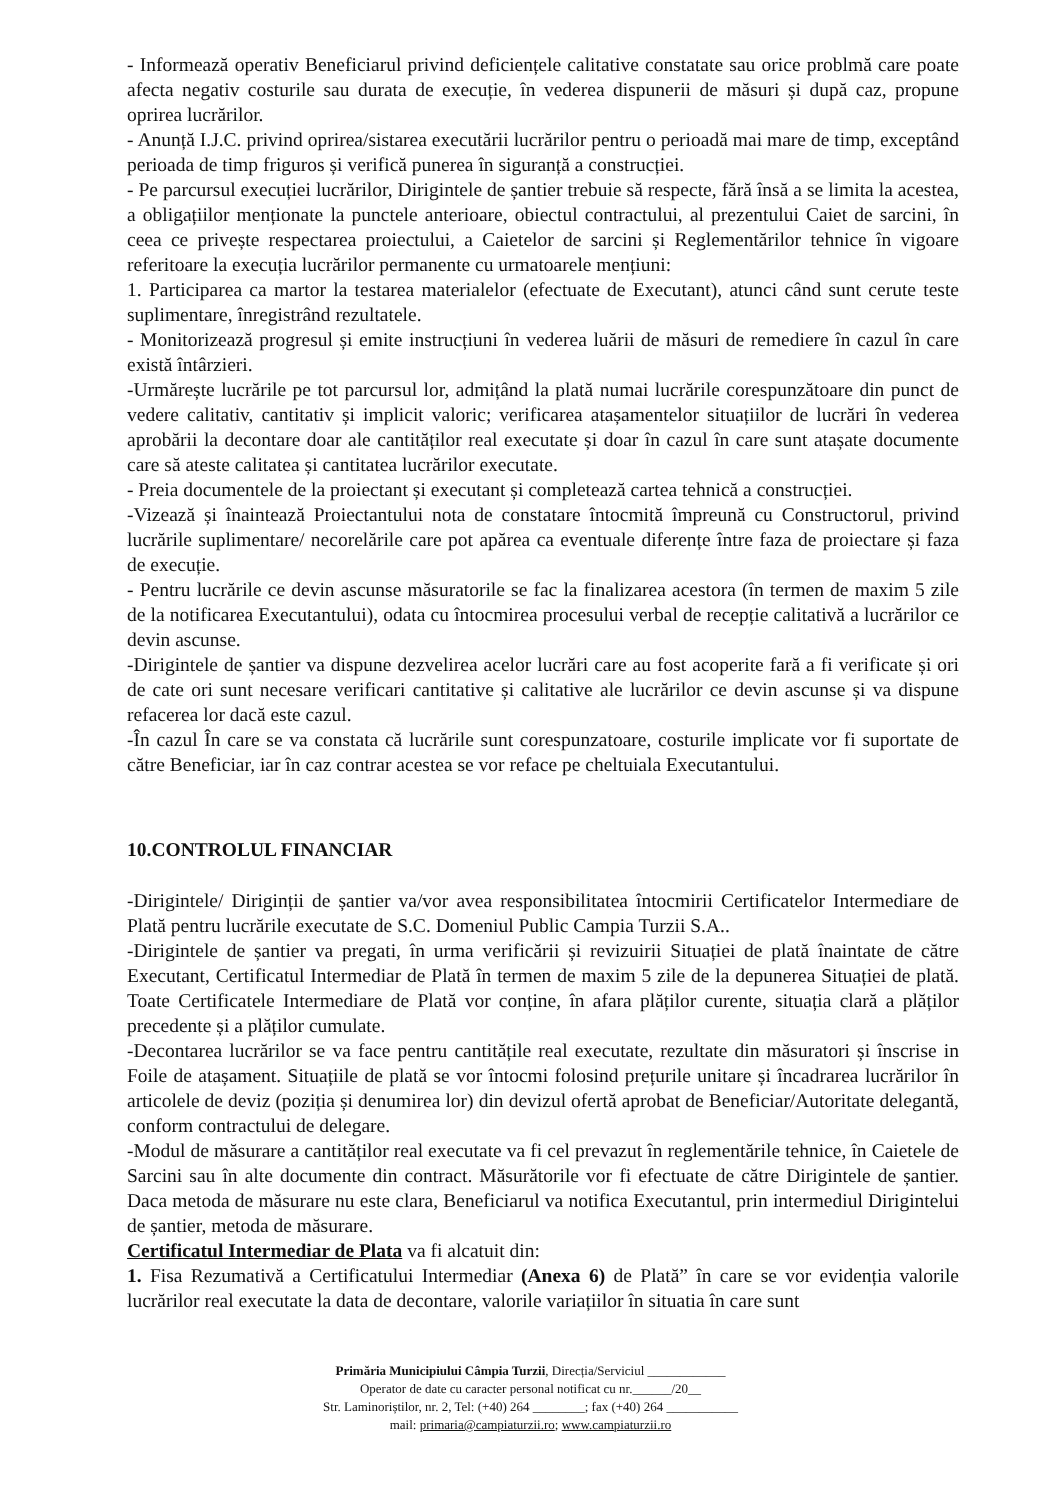- Informează operativ Beneficiarul privind deficiențele calitative constatate sau orice problmă care poate afecta negativ costurile sau durata de execuție, în vederea dispunerii de măsuri și după caz, propune oprirea lucrărilor.
- Anunță I.J.C. privind oprirea/sistarea executării lucrărilor pentru o perioadă mai mare de timp, exceptând perioada de timp friguros și verifică punerea în siguranță a construcției.
- Pe parcursul execuției lucrărilor, Dirigintele de șantier trebuie să respecte, fără însă a se limita la acestea, a obligațiilor menționate la punctele anterioare, obiectul contractului, al prezentului Caiet de sarcini, în ceea ce privește respectarea proiectului, a Caietelor de sarcini și Reglementărilor tehnice în vigoare referitoare la execuția lucrărilor permanente cu urmatoarele mențiuni:
1. Participarea ca martor la testarea materialelor (efectuate de Executant), atunci când sunt cerute teste suplimentare, înregistrând rezultatele.
- Monitorizează progresul și emite instrucțiuni în vederea luării de măsuri de remediere în cazul în care există întârzieri.
-Urmărește lucrările pe tot parcursul lor, admițând la plată numai lucrările corespunzătoare din punct de vedere calitativ, cantitativ și implicit valoric; verificarea atașamentelor situațiilor de lucrări în vederea aprobării la decontare doar ale cantităților real executate și doar în cazul în care sunt atașate documente care să ateste calitatea și cantitatea lucrărilor executate.
- Preia documentele de la proiectant și executant și completează cartea tehnică a construcției.
-Vizează și înaintează Proiectantului nota de constatare întocmită împreună cu Constructorul, privind lucrările suplimentare/ necorelările care pot apărea ca eventuale diferențe între faza de proiectare și faza de execuție.
- Pentru lucrările ce devin ascunse măsuratorile se fac la finalizarea acestora (în termen de maxim 5 zile de la notificarea Executantului), odata cu întocmirea procesului verbal de recepție calitativă a lucrărilor ce devin ascunse.
-Dirigintele de șantier va dispune dezvelirea acelor lucrări care au fost acoperite fară a fi verificate și ori de cate ori sunt necesare verificari cantitative și calitative ale lucrărilor ce devin ascunse și va dispune refacerea lor dacă este cazul.
-În cazul În care se va constata că lucrările sunt corespunzatoare, costurile implicate vor fi suportate de către Beneficiar, iar în caz contrar acestea se vor reface pe cheltuiala Executantului.
10.CONTROLUL FINANCIAR
-Dirigintele/ Diriginții de șantier va/vor avea responsibilitatea întocmirii Certificatelor Intermediare de Plată pentru lucrările executate de S.C. Domeniul Public Campia Turzii S.A..
-Dirigintele de șantier va pregati, în urma verificării și revizuirii Situației de plată înaintate de către Executant, Certificatul Intermediar de Plată în termen de maxim 5 zile de la depunerea Situației de plată. Toate Certificatele Intermediare de Plată vor conține, în afara plăților curente, situația clară a plăților precedente și a plăților cumulate.
-Decontarea lucrărilor se va face pentru cantitățile real executate, rezultate din măsuratori și înscrise in Foile de atașament. Situațiile de plată se vor întocmi folosind prețurile unitare și încadrarea lucrărilor în articolele de deviz (poziția și denumirea lor) din devizul ofertă aprobat de Beneficiar/Autoritate delegantă, conform contractului de delegare.
-Modul de măsurare a cantităților real executate va fi cel prevazut în reglementările tehnice, în Caietele de Sarcini sau în alte documente din contract. Măsurătorile vor fi efectuate de către Dirigintele de șantier. Daca metoda de măsurare nu este clara, Beneficiarul va notifica Executantul, prin intermediul Dirigintelui de șantier, metoda de măsurare.
Certificatul Intermediar de Plata va fi alcatuit din:
1. Fisa Rezumativă a Certificatului Intermediar (Anexa 6) de Plată” în care se vor evidenția valorile lucrărilor real executate la data de decontare, valorile variațiilor în situatia în care sunt
Primăria Municipiului Câmpia Turzii, Direcția/Serviciul ____________
Operator de date cu caracter personal notificat cu nr.______/20__
Str. Laminoriștilor, nr. 2, Tel: (+40) 264 ________; fax (+40) 264 ___________
mail: primaria@campiaturzii.ro; www.campiaturzii.ro